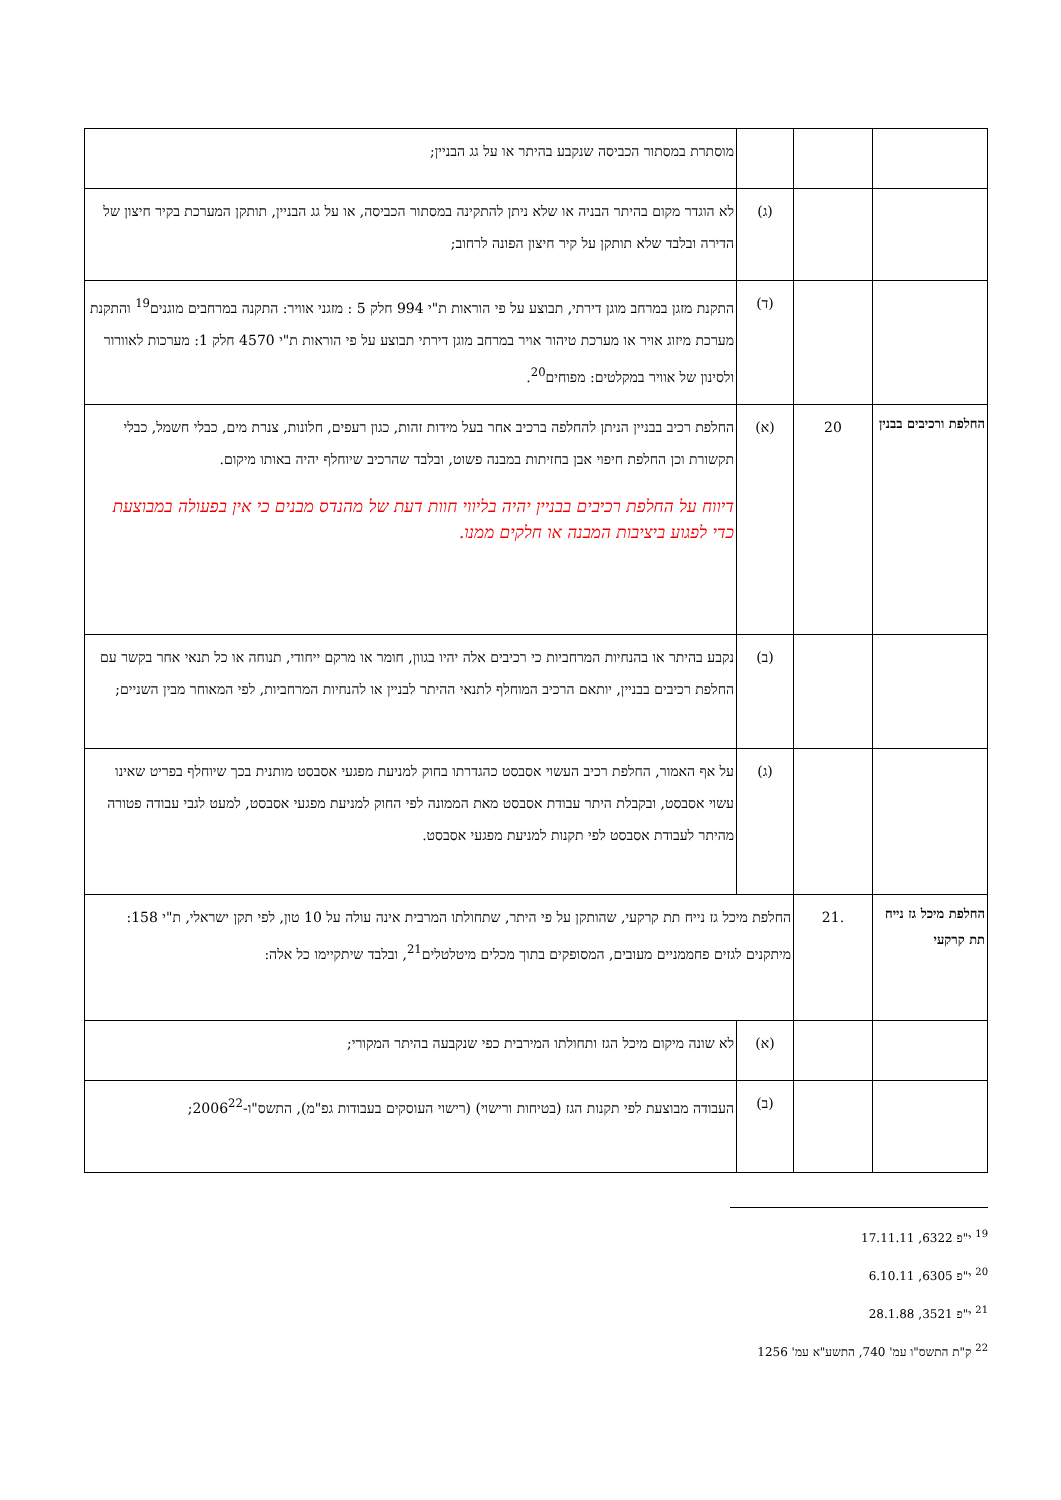| | | | מוסתרת במסתור הכביסה שנקבע בהיתר או על גג הבניין; |
| | | (ג) | לא הוגדר מקום בהיתר הבניה או שלא ניתן להתקינה במסתור הכביסה, או על גג הבניין, תותקן המערכת בקיר חיצון של הדירה ובלבד שלא תותקן על קיר חיצון הפונה לרחוב; |
| | | (ד) | התקנת מזגן במרחב מוגן דירתי, תבוצע על פי הוראות ת"י 994 חלק 5 : מזגני אוויר: התקנה במרחבים מוגנים<sup>19</sup> והתקנת מערכת מיזוג אויר או מערכת טיהור אויר במרחב מוגן דירתי תבוצע על פי הוראות ת"י 4570 חלק 1: מערכות לאוורור ולסינון של אוויר במקלטים: מפוחים<sup>20</sup>. |
| החלפת ורכיבים בבנין | 20 | (א) | החלפת רכיב בבניין הניתן להחלפה ברכיב אחר בעל מידות זהות, כגון רעפים, חלונות, צנרת מים, כבלי חשמל, כבלי תקשורת וכן החלפת חיפוי אבן בחזיתות במבנה פשוט, ובלבד שהרכיב שיוחלף יהיה באותו מיקום. דיווח על החלפת רכיבים בבניין יהיה בליווי חוות דעת של מהנדס מבנים כי אין בפעולה במבוצעת כדי לפגוע ביציבות המבנה או חלקים ממנו. |
| | | (ב) | נקבע בהיתר או בהנחיות המרחביות כי רכיבים אלה יהיו בגוון, חומר או מרקם ייחודי, תנוחה או כל תנאי אחר בקשר עם החלפת רכיבים בבניין, יותאם הרכיב המוחלף לתנאי ההיתר לבניין או להנחיות המרחביות, לפי המאוחר מבין השניים; |
| | | (ג) | על אף האמור, החלפת רכיב העשוי אסבסט כהגדרתו בחוק למניעת מפגעי אסבסט מותנית בכך שיוחלף בפריט שאינו עשוי אסבסט, ובקבלת היתר עבודת אסבסט מאת הממונה לפי החוק למניעת מפגעי אסבסט, למעט לגבי עבודה פטורה מהיתר לעבודת אסבסט לפי תקנות למניעת מפגעי אסבסט. |
| החלפת מיכל גז נייח תת קרקעי | .21 | החלפת מיכל גז נייח תת קרקעי, שהותקן על פי היתר, שתחולתו המרבית אינה עולה על 10 טון, לפי תקן ישראלי, ת"י 158: מיתקנים לגזים פחממניים מעובים, המסופקים בתוך מכלים מיטלטלים<sup>21</sup>, ובלבד שיתקיימו כל אלה: | |
| | | (א) | לא שונה מיקום מיכל הגז ותחולתו המירבית כפי שנקבעה בהיתר המקורי; |
| | | (ב) | העבודה מבוצעת לפי תקנות הגז (בטיחות ורישוי) (רישוי העוסקים בעבודות גפ"מ), התשס"ו-2006<sup>22</sup>; |
<sup>19</sup> י"פ 6322, 17.11.11
<sup>20</sup> י"פ 6305, 6.10.11
<sup>21</sup> י"פ 3521, 28.1.88
<sup>22</sup> ק"ת התשס"ו עמ' 740, התשע"א עמ' 1256